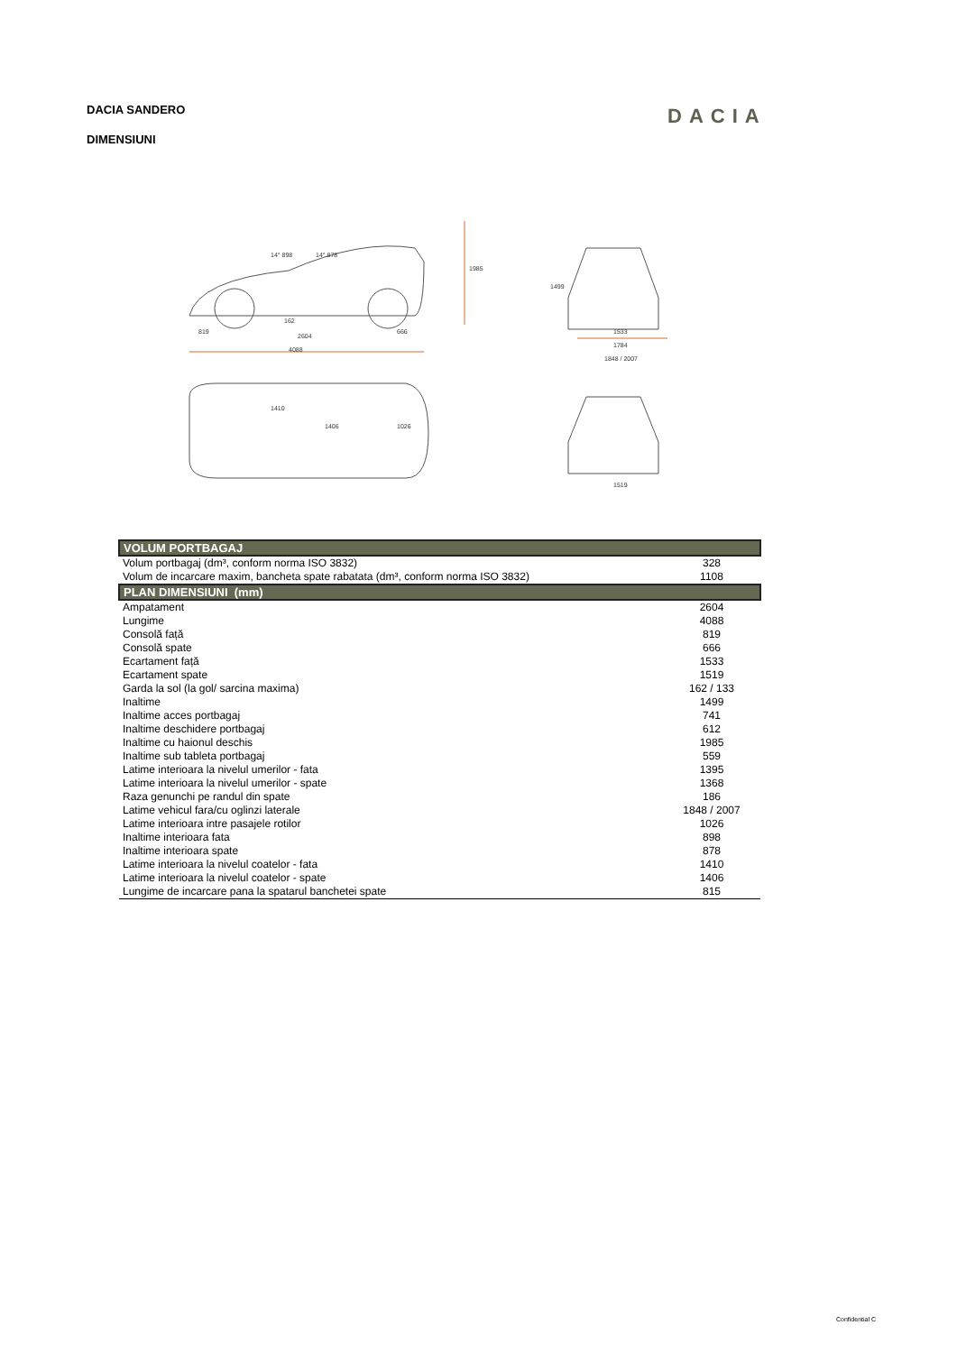DACIA SANDERO DACIA
DIMENSIUNI
2604
4088
1533
1784
1848 / 2007
1519
1985
1499
819
666
162
14° 898
14° 878
1410
1406
1026
| VOLUM PORTBAGAJ | |
| --- | --- |
| Volum portbagaj (dm³, conform norma ISO 3832) | 328 |
| Volum de incarcare maxim, bancheta spate rabatata (dm³, conform norma ISO 3832) | 1108 |
| PLAN DIMENSIUNI (mm) | |
| Ampatament | 2604 |
| Lungime | 4088 |
| Consolă față | 819 |
| Consolă spate | 666 |
| Ecartament față | 1533 |
| Ecartament spate | 1519 |
| Garda la sol (la gol/ sarcina maxima) | 162 / 133 |
| Inaltime | 1499 |
| Inaltime acces portbagaj | 741 |
| Inaltime deschidere portbagaj | 612 |
| Inaltime cu haionul deschis | 1985 |
| Inaltime sub tableta portbagaj | 559 |
| Latime interioara la nivelul umerilor - fata | 1395 |
| Latime interioara la nivelul umerilor - spate | 1368 |
| Raza genunchi pe randul din spate | 186 |
| Latime vehicul fara/cu oglinzi laterale | 1848 / 2007 |
| Latime interioara intre pasajele rotilor | 1026 |
| Inaltime interioara fata | 898 |
| Inaltime interioara spate | 878 |
| Latime interioara la nivelul coatelor - fata | 1410 |
| Latime interioara la nivelul coatelor - spate | 1406 |
| Lungime de incarcare pana la spatarul banchetei spate | 815 |
Confidential C